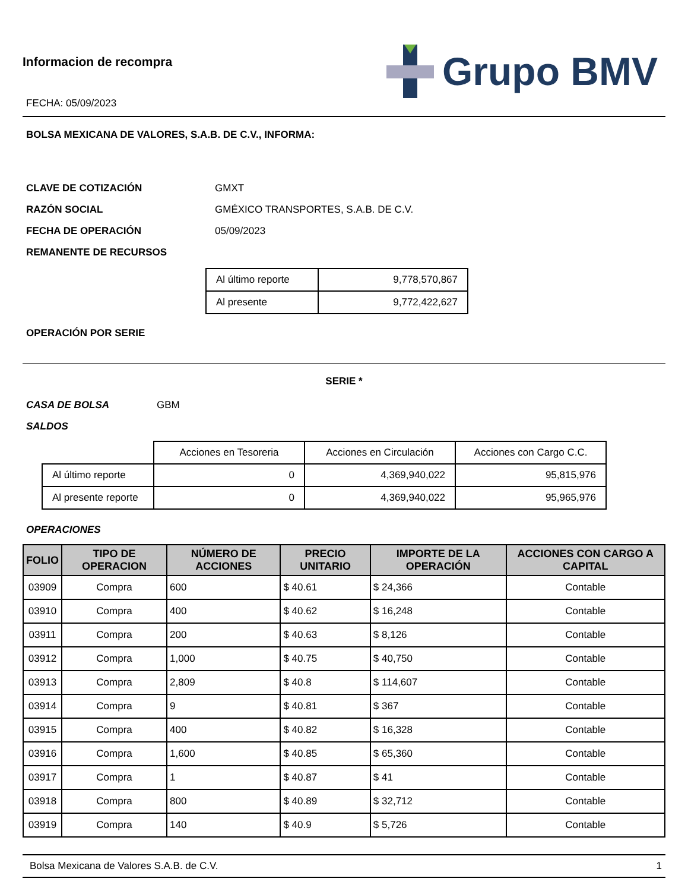Informacion de recompra
FECHA: 05/09/2023
Grupo BMV
BOLSA MEXICANA DE VALORES, S.A.B. DE C.V., INFORMA:
CLAVE DE COTIZACIÓN GMXT
RAZÓN SOCIAL GMÉXICO TRANSPORTES, S.A.B. DE C.V.
FECHA DE OPERACIÓN 05/09/2023
REMANENTE DE RECURSOS
| Al último reporte | 9,778,570,867 |
| Al presente | 9,772,422,627 |
OPERACIÓN POR SERIE
SERIE *
CASA DE BOLSA GBM
SALDOS
| | Acciones en Tesoreria | Acciones en Circulación | Acciones con Cargo C.C. |
| Al último reporte | 0 | 4,369,940,022 | 95,815,976 |
| Al presente reporte | 0 | 4,369,940,022 | 95,965,976 |
OPERACIONES
| FOLIO | TIPO DE OPERACION | NÚMERO DE ACCIONES | PRECIO UNITARIO | IMPORTE DE LA OPERACIÓN | ACCIONES CON CARGO A CAPITAL |
| --- | --- | --- | --- | --- | --- |
| 03909 | Compra | 600 | $ 40.61 | $ 24,366 | Contable |
| 03910 | Compra | 400 | $ 40.62 | $ 16,248 | Contable |
| 03911 | Compra | 200 | $ 40.63 | $ 8,126 | Contable |
| 03912 | Compra | 1,000 | $ 40.75 | $ 40,750 | Contable |
| 03913 | Compra | 2,809 | $ 40.8 | $ 114,607 | Contable |
| 03914 | Compra | 9 | $ 40.81 | $ 367 | Contable |
| 03915 | Compra | 400 | $ 40.82 | $ 16,328 | Contable |
| 03916 | Compra | 1,600 | $ 40.85 | $ 65,360 | Contable |
| 03917 | Compra | 1 | $ 40.87 | $ 41 | Contable |
| 03918 | Compra | 800 | $ 40.89 | $ 32,712 | Contable |
| 03919 | Compra | 140 | $ 40.9 | $ 5,726 | Contable |
Bolsa Mexicana de Valores S.A.B. de C.V. 1